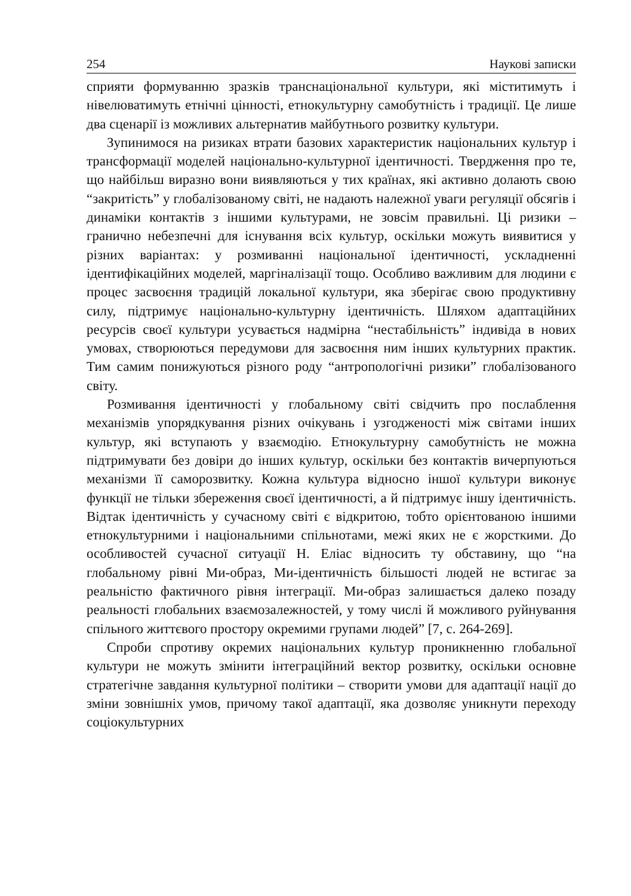254 Наукові записки
сприяти формуванню зразків транснаціональної культури, які міститимуть і нівелюватимуть етнічні цінності, етнокультурну самобутність і традиції. Це лише два сценарії із можливих альтернатив майбутнього розвитку культури.
Зупинимося на ризиках втрати базових характеристик національних культур і трансформації моделей національно-культурної ідентичності. Твердження про те, що найбільш виразно вони виявляються у тих країнах, які активно долають свою “закритість” у глобалізованому світі, не надають належної уваги регуляції обсягів і динаміки контактів з іншими культурами, не зовсім правильні. Ці ризики – гранично небезпечні для існування всіх культур, оскільки можуть виявитися у різних варіантах: у розмиванні національної ідентичності, ускладненні ідентифікаційних моделей, маргіналізації тощо. Особливо важливим для людини є процес засвоєння традицій локальної культури, яка зберігає свою продуктивну силу, підтримує національно-культурну ідентичність. Шляхом адаптаційних ресурсів своєї культури усувається надмірна “нестабільність” індивіда в нових умовах, створюються передумови для засвоєння ним інших культурних практик. Тим самим понижуються різного роду “антропологічні ризики” глобалізованого світу.
Розмивання ідентичності у глобальному світі свідчить про послаблення механізмів упорядкування різних очікувань і узгодженості між світами інших культур, які вступають у взаємодію. Етнокультурну самобутність не можна підтримувати без довіри до інших культур, оскільки без контактів вичерпуються механізми її саморозвитку. Кожна культура відносно іншої культури виконує функції не тільки збереження своєї ідентичності, а й підтримує іншу ідентичність. Відтак ідентичність у сучасному світі є відкритою, тобто орієнтованою іншими етнокультурними і національними спільнотами, межі яких не є жорсткими. До особливостей сучасної ситуації Н. Еліас відносить ту обставину, що “на глобальному рівні Ми-образ, Ми-ідентичність більшості людей не встигає за реальністю фактичного рівня інтеграції. Ми-образ залишається далеко позаду реальності глобальних взаємозалежностей, у тому числі й можливого руйнування спільного життєвого простору окремими групами людей” [7, с. 264-269].
Спроби спротиву окремих національних культур проникненню глобальної культури не можуть змінити інтеграційний вектор розвитку, оскільки основне стратегічне завдання культурної політики – створити умови для адаптації нації до зміни зовнішніх умов, причому такої адаптації, яка дозволяє уникнути переходу соціокультурних